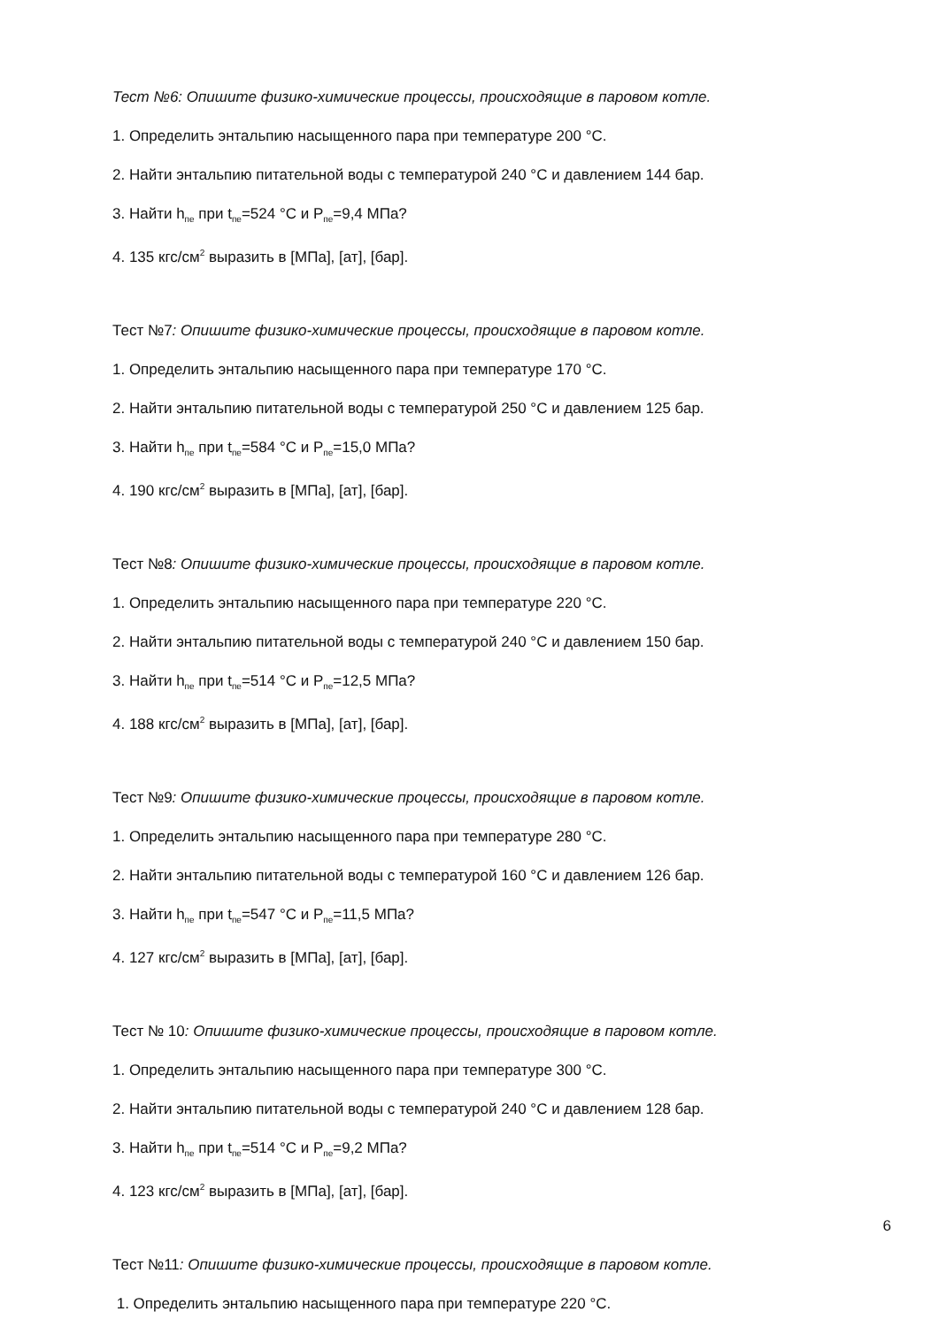Тест №6: Опишите физико-химические процессы, происходящие в паровом котле.
1. Определить энтальпию насыщенного пара при температуре 200 °C.
2. Найти энтальпию питательной воды с температурой 240 °C и давлением 144 бар.
3. Найти h<sub>пе</sub> при t<sub>пе</sub>=524 °C и P<sub>пе</sub>=9,4 МПа?
4. 135 кгс/см<sup>2</sup> выразить в [МПа], [ат], [бар].
Тест №7: Опишите физико-химические процессы, происходящие в паровом котле.
1. Определить энтальпию насыщенного пара при температуре 170 °C.
2. Найти энтальпию питательной воды с температурой 250 °C и давлением 125 бар.
3. Найти h<sub>пе</sub> при t<sub>пе</sub>=584 °C и P<sub>пе</sub>=15,0 МПа?
4. 190 кгс/см<sup>2</sup> выразить в [МПа], [ат], [бар].
Тест №8: Опишите физико-химические процессы, происходящие в паровом котле.
1. Определить энтальпию насыщенного пара при температуре 220 °C.
2. Найти энтальпию питательной воды с температурой 240 °C и давлением 150 бар.
3. Найти h<sub>пе</sub> при t<sub>пе</sub>=514 °C и P<sub>пе</sub>=12,5 МПа?
4. 188 кгс/см<sup>2</sup> выразить в [МПа], [ат], [бар].
Тест №9: Опишите физико-химические процессы, происходящие в паровом котле.
1. Определить энтальпию насыщенного пара при температуре 280 °C.
2. Найти энтальпию питательной воды с температурой 160 °C и давлением 126 бар.
3. Найти h<sub>пе</sub> при t<sub>пе</sub>=547 °C и P<sub>пе</sub>=11,5 МПа?
4. 127 кгс/см<sup>2</sup> выразить в [МПа], [ат], [бар].
Тест № 10: Опишите физико-химические процессы, происходящие в паровом котле.
1. Определить энтальпию насыщенного пара при температуре 300 °C.
2. Найти энтальпию питательной воды с температурой 240 °C и давлением 128 бар.
3. Найти h<sub>пе</sub> при t<sub>пе</sub>=514 °C и P<sub>пе</sub>=9,2 МПа?
4. 123 кгс/см<sup>2</sup> выразить в [МПа], [ат], [бар].
6
Тест №11: Опишите физико-химические процессы, происходящие в паровом котле.
1. Определить энтальпию насыщенного пара при температуре 220 °C.